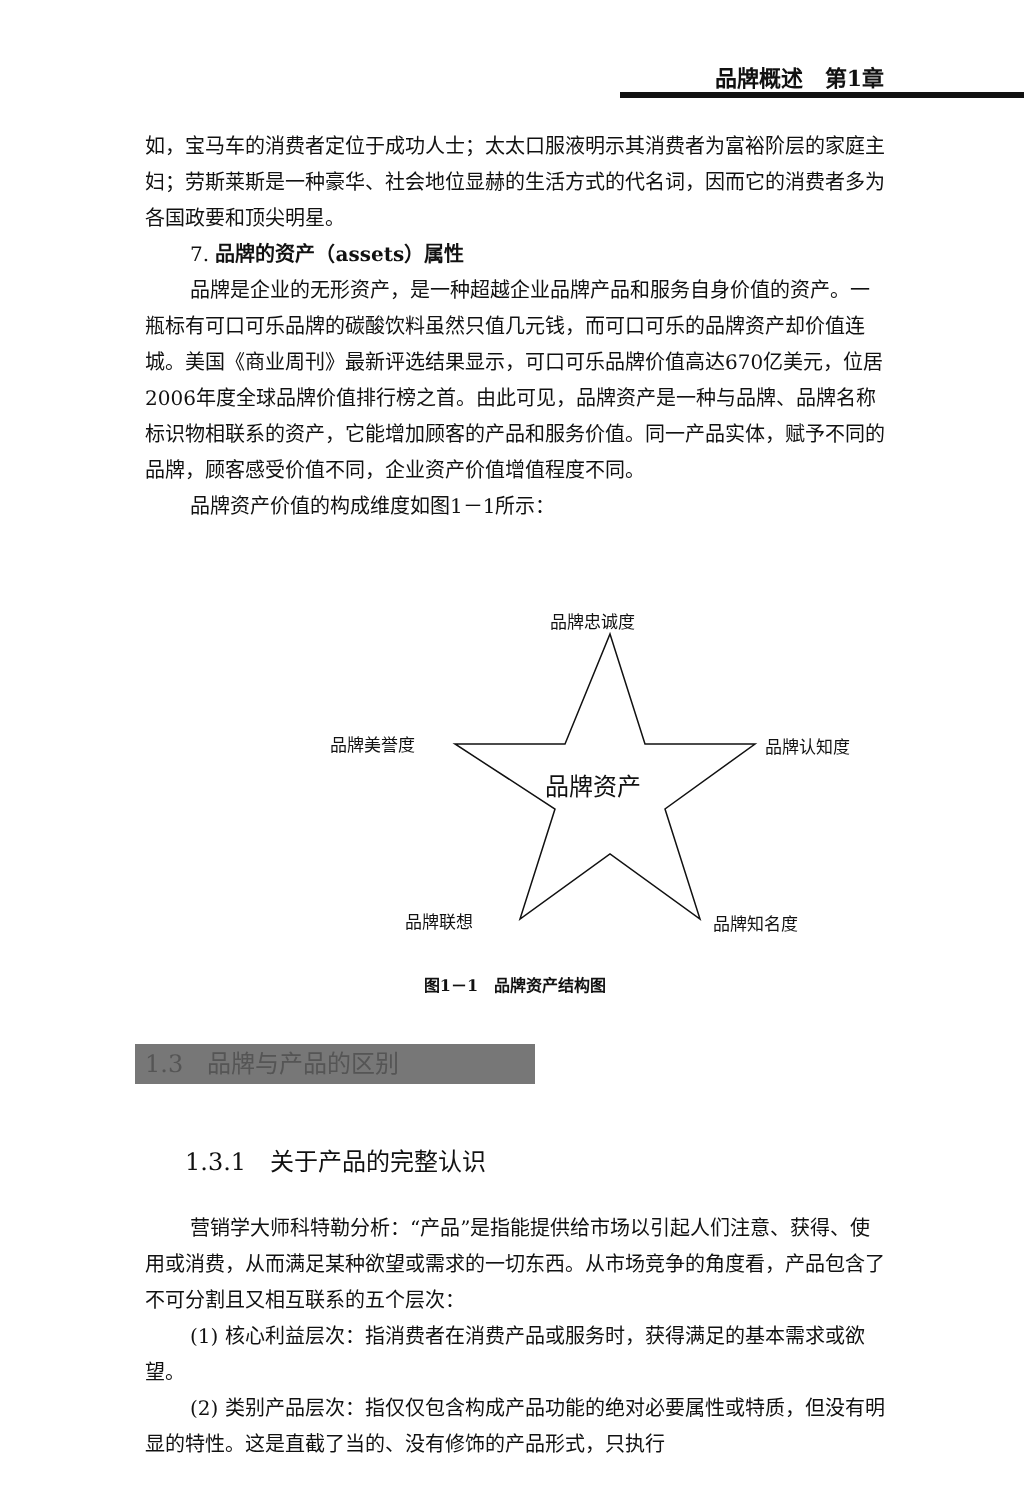品牌概述　第1章
如，宝马车的消费者定位于成功人士；太太口服液明示其消费者为富裕阶层的家庭主妇；劳斯莱斯是一种豪华、社会地位显赫的生活方式的代名词，因而它的消费者多为各国政要和顶尖明星。
7. 品牌的资产（assets）属性
品牌是企业的无形资产，是一种超越企业品牌产品和服务自身价值的资产。一瓶标有可口可乐品牌的碳酸饮料虽然只值几元钱，而可口可乐的品牌资产却价值连城。美国《商业周刊》最新评选结果显示，可口可乐品牌价值高达670亿美元，位居2006年度全球品牌价值排行榜之首。由此可见，品牌资产是一种与品牌、品牌名称标识物相联系的资产，它能增加顾客的产品和服务价值。同一产品实体，赋予不同的品牌，顾客感受价值不同，企业资产价值增值程度不同。
品牌资产价值的构成维度如图1－1所示：
品牌忠诚度
品牌美誉度 品牌认知度
品牌资产
品牌联想 品牌知名度
图1－1　品牌资产结构图
1.3　品牌与产品的区别
1.3.1　关于产品的完整认识
营销学大师科特勒分析：“产品”是指能提供给市场以引起人们注意、获得、使用或消费，从而满足某种欲望或需求的一切东西。从市场竞争的角度看，产品包含了不可分割且又相互联系的五个层次：
(1) 核心利益层次：指消费者在消费产品或服务时，获得满足的基本需求或欲望。
(2) 类别产品层次：指仅仅包含构成产品功能的绝对必要属性或特质，但没有明显的特性。这是直截了当的、没有修饰的产品形式，只执行